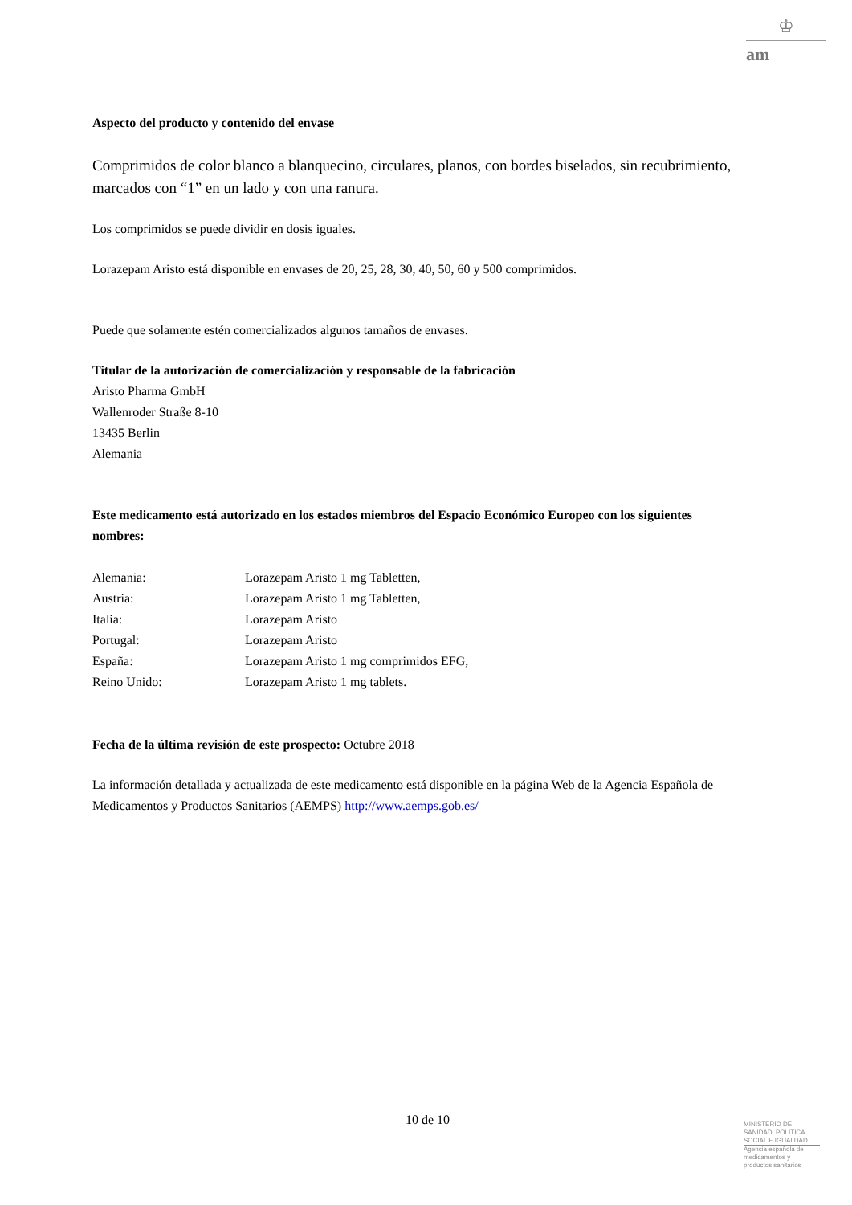♔
am
Aspecto del producto y contenido del envase
Comprimidos de color blanco a blanquecino, circulares, planos, con bordes biselados, sin recubrimiento, marcados con “1” en un lado y con una ranura.
Los comprimidos se puede dividir en dosis iguales.
Lorazepam Aristo está disponible en envases de 20, 25, 28, 30, 40, 50, 60 y 500 comprimidos.
Puede que solamente estén comercializados algunos tamaños de envases.
Titular de la autorización de comercialización y responsable de la fabricación
Aristo Pharma GmbH
Wallenroder Straße 8-10
13435 Berlin
Alemania
Este medicamento está autorizado en los estados miembros del Espacio Económico Europeo con los siguientes nombres:
| Alemania: | Lorazepam Aristo 1 mg Tabletten, |
| Austria: | Lorazepam Aristo 1 mg Tabletten, |
| Italia: | Lorazepam Aristo |
| Portugal: | Lorazepam Aristo |
| España: | Lorazepam Aristo 1 mg comprimidos EFG, |
| Reino Unido: | Lorazepam Aristo 1 mg tablets. |
Fecha de la última revisión de este prospecto: Octubre 2018
La información detallada y actualizada de este medicamento está disponible en la página Web de la Agencia Española de Medicamentos y Productos Sanitarios (AEMPS) http://www.aemps.gob.es/
10 de 10
MINISTERIO DE
SANIDAD, POLITICA
SOCIAL E IGUALDAD
Agencia española de
medicamentos y
productos sanitarios